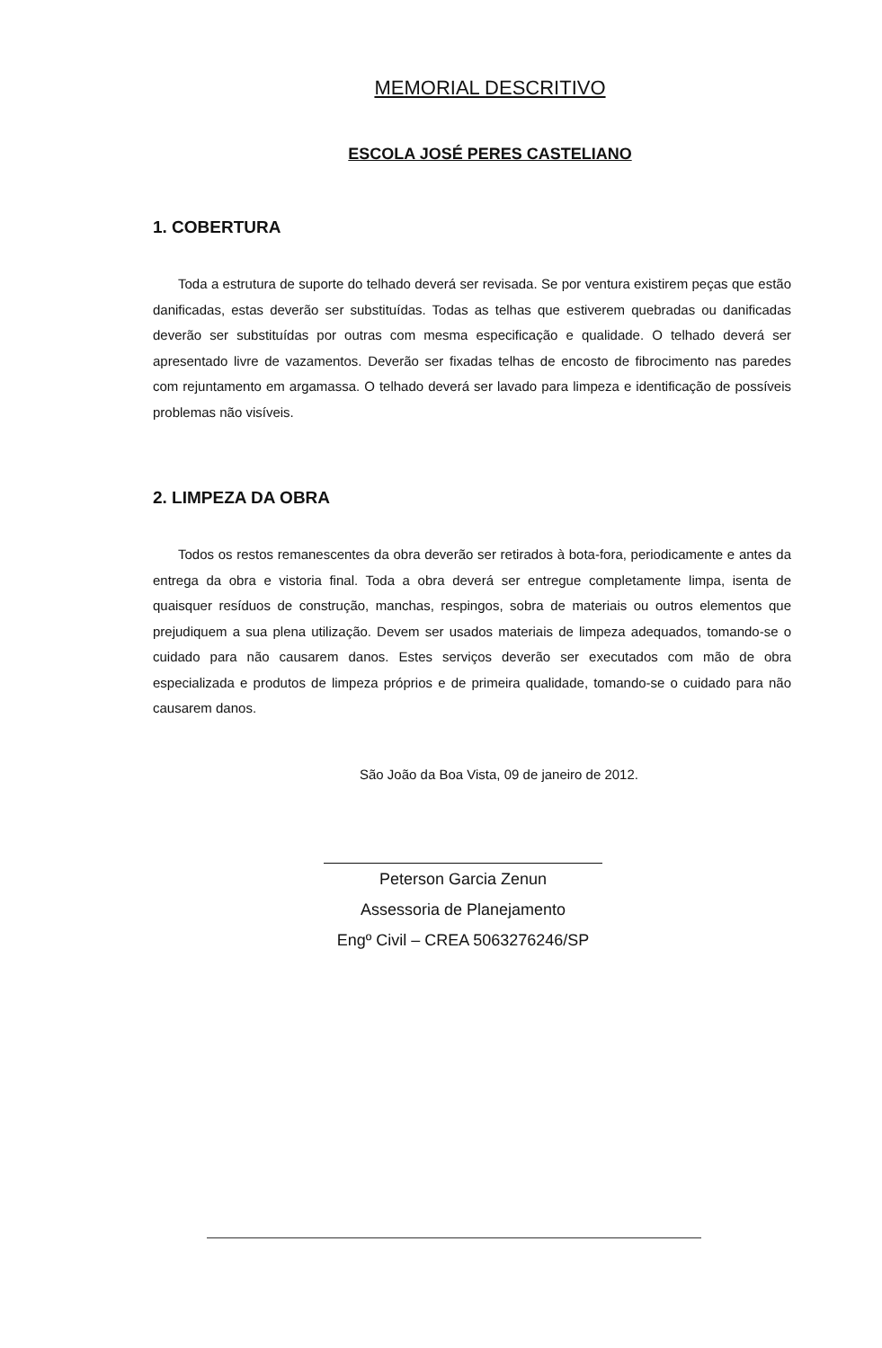MEMORIAL DESCRITIVO
ESCOLA JOSÉ PERES CASTELIANO
1. COBERTURA
Toda a estrutura de suporte do telhado deverá ser revisada. Se por ventura existirem peças que estão danificadas, estas deverão ser substituídas. Todas as telhas que estiverem quebradas ou danificadas deverão ser substituídas por outras com mesma especificação e qualidade. O telhado deverá ser apresentado livre de vazamentos. Deverão ser fixadas telhas de encosto de fibrocimento nas paredes com rejuntamento em argamassa. O telhado deverá ser lavado para limpeza e identificação de possíveis problemas não visíveis.
2. LIMPEZA DA OBRA
Todos os restos remanescentes da obra deverão ser retirados à bota-fora, periodicamente e antes da entrega da obra e vistoria final. Toda a obra deverá ser entregue completamente limpa, isenta de quaisquer resíduos de construção, manchas, respingos, sobra de materiais ou outros elementos que prejudiquem a sua plena utilização. Devem ser usados materiais de limpeza adequados, tomando-se o cuidado para não causarem danos. Estes serviços deverão ser executados com mão de obra especializada e produtos de limpeza próprios e de primeira qualidade, tomando-se o cuidado para não causarem danos.
São João da Boa Vista, 09 de janeiro de 2012.
Peterson Garcia Zenun
Assessoria de Planejamento
Engº Civil – CREA 5063276246/SP